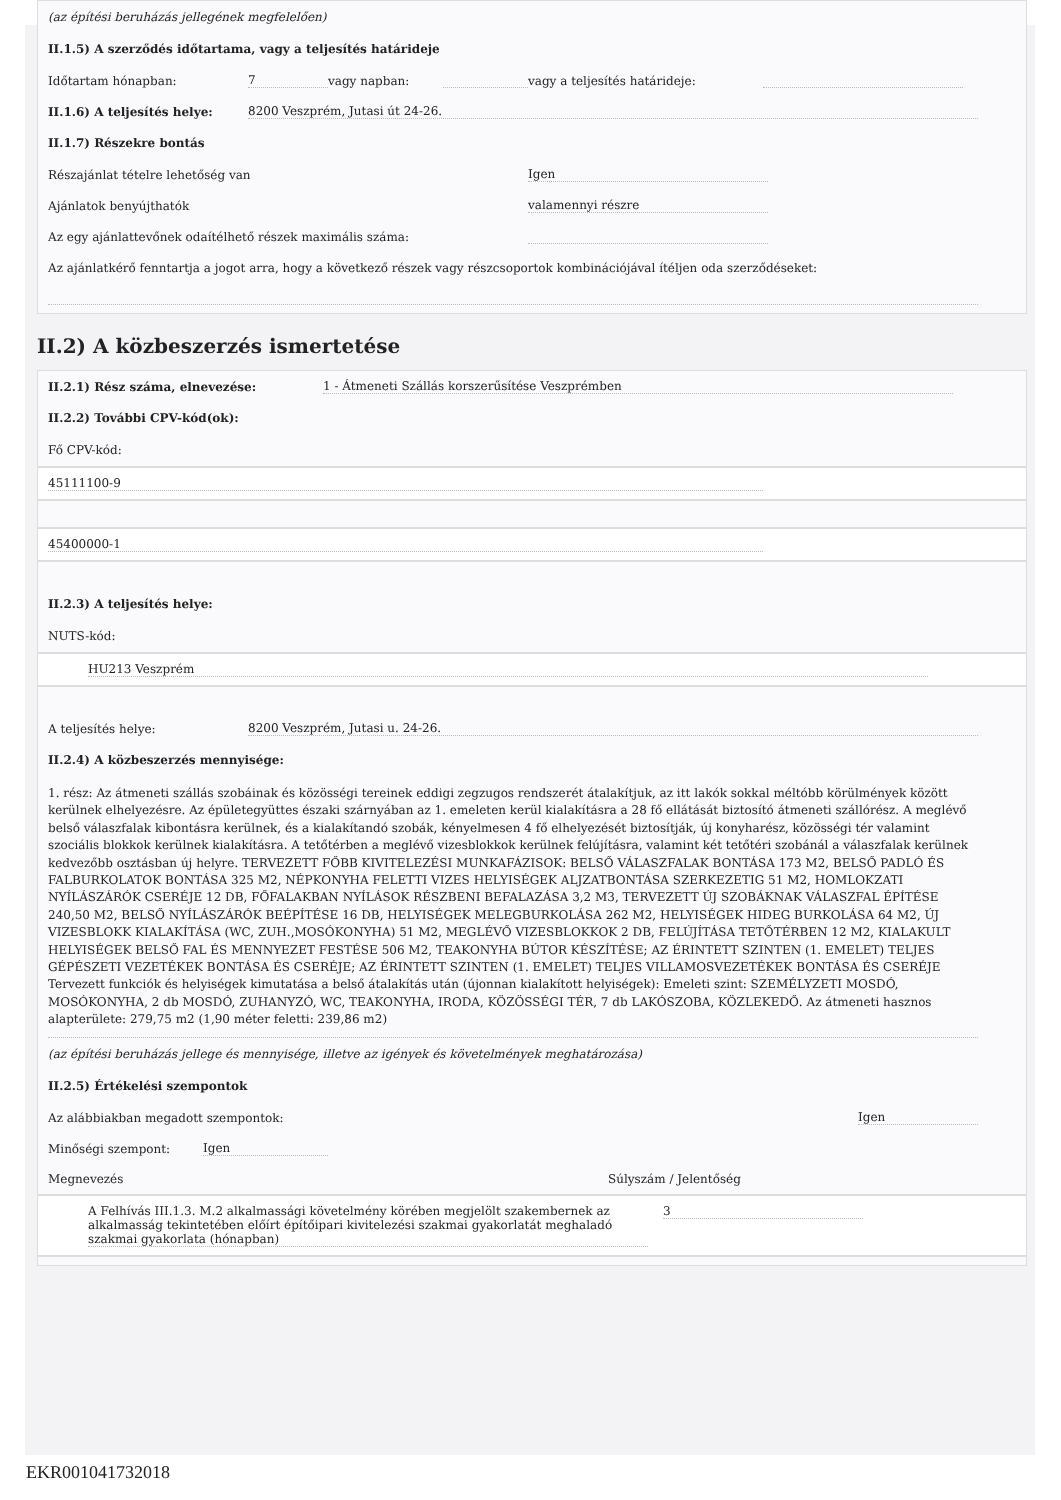(az építési beruházás jellegének megfelelően)
II.1.5) A szerződés időtartama, vagy a teljesítés határideje
Időtartam hónapban: 7 vagy napban: vagy a teljesítés határideje:
II.1.6) A teljesítés helye: 8200 Veszprém, Jutasi út 24-26.
II.1.7) Részekre bontás
Részajánlat tételre lehetőség van Igen
Ajánlatok benyújthatók valamennyi részre
Az egy ajánlattevőnek odaítélhető részek maximális száma:
Az ajánlatkérő fenntartja a jogot arra, hogy a következő részek vagy részcsoportok kombinációjával ítéljen oda szerződéseket:
II.2) A közbeszerzés ismertetése
II.2.1) Rész száma, elnevezése: 1 - Átmeneti Szállás korszerűsítése Veszprémben
II.2.2) További CPV-kód(ok):
Fő CPV-kód:
45111100-9
45400000-1
II.2.3) A teljesítés helye:
NUTS-kód:
HU213 Veszprém
A teljesítés helye: 8200 Veszprém, Jutasi u. 24-26.
II.2.4) A közbeszerzés mennyisége:
1. rész: Az átmeneti szállás szobáinak és közösségi tereinek eddigi zegzugos rendszerét átalakítjuk, az itt lakók sokkal méltóbb körülmények között kerülnek elhelyezésre. Az épületegyüttes északi szárnyában az 1. emeleten kerül kialakításra a 28 fő ellátását biztosító átmeneti szállórész. A meglévő belső válaszfalak kibontásra kerülnek, és a kialakítandó szobák, kényelmesen 4 fő elhelyezését biztosítják, új konyharész, közösségi tér valamint szociális blokkok kerülnek kialakításra. A tetőtérben a meglévő vizesblokkok kerülnek felújításra, valamint két tetőtéri szobánál a válaszfalak kerülnek kedvezőbb osztásban új helyre. TERVEZETT FŐBB KIVITELEZÉSI MUNKAFÁZISOK: BELSŐ VÁLASZFALAK BONTÁSA 173 M2, BELSŐ PADLÓ ÉS FALBURKOLATOK BONTÁSA 325 M2, NÉPKONYHA FELETTI VIZES HELYISÉGEK ALJZATBONTÁSA SZERKEZETIG 51 M2, HOMLOKZATI NYÍLÁSZÁRÓK CSERÉJE 12 DB, FŐFALAKBAN NYÍLÁSOK RÉSZBENI BEFALAZÁSA 3,2 M3, TERVEZETT ÚJ SZOBÁKNAK VÁLASZFAL ÉPÍTÉSE 240,50 M2, BELSŐ NYÍLÁSZÁRÓK BEÉPÍTÉSE 16 DB, HELYISÉGEK MELEGBURKOLÁSA 262 M2, HELYISÉGEK HIDEG BURKOLÁSA 64 M2, ÚJ VIZESBLOKK KIALAKÍTÁSA (WC, ZUH.,MOSÓKONYHA) 51 M2, MEGLÉVŐ VIZESBLOKKOK 2 DB, FELÚJÍTÁSA TETŐTÉRBEN 12 M2, KIALAKULT HELYISÉGEK BELSŐ FAL ÉS MENNYEZET FESTÉSE 506 M2, TEAKONYHA BÚTOR KÉSZÍTÉSE; AZ ÉRINTETT SZINTEN (1. EMELET) TELJES GÉPÉSZETI VEZETÉKEK BONTÁSA ÉS CSERÉJE; AZ ÉRINTETT SZINTEN (1. EMELET) TELJES VILLAMOSVEZETÉKEK BONTÁSA ÉS CSERÉJE Tervezett funkciók és helyiségek kimutatása a belső átalakítás után (újonnan kialakított helyiségek): Emeleti szint: SZEMÉLYZETI MOSDÓ, MOSÓKONYHA, 2 db MOSDÓ, ZUHANYZÓ, WC, TEAKONYHA, IRODA, KÖZÖSSÉGI TÉR, 7 db LAKÓSZOBA, KÖZLEKEDŐ. Az átmeneti hasznos alapterülete: 279,75 m2 (1,90 méter feletti: 239,86 m2)
(az építési beruházás jellege és mennyisége, illetve az igények és követelmények meghatározása)
II.2.5) Értékelési szempontok
Az alábbiakban megadott szempontok: Igen
Minőségi szempont: Igen
Megnevezés Súlyszám / Jelentőség
A Felhívás III.1.3. M.2 alkalmassági követelmény körében megjelölt szakembernek az alkalmasság tekintetében előírt építőipari kivitelezési szakmai gyakorlatát meghaladó szakmai gyakorlata (hónapban) 3
EKR001041732018